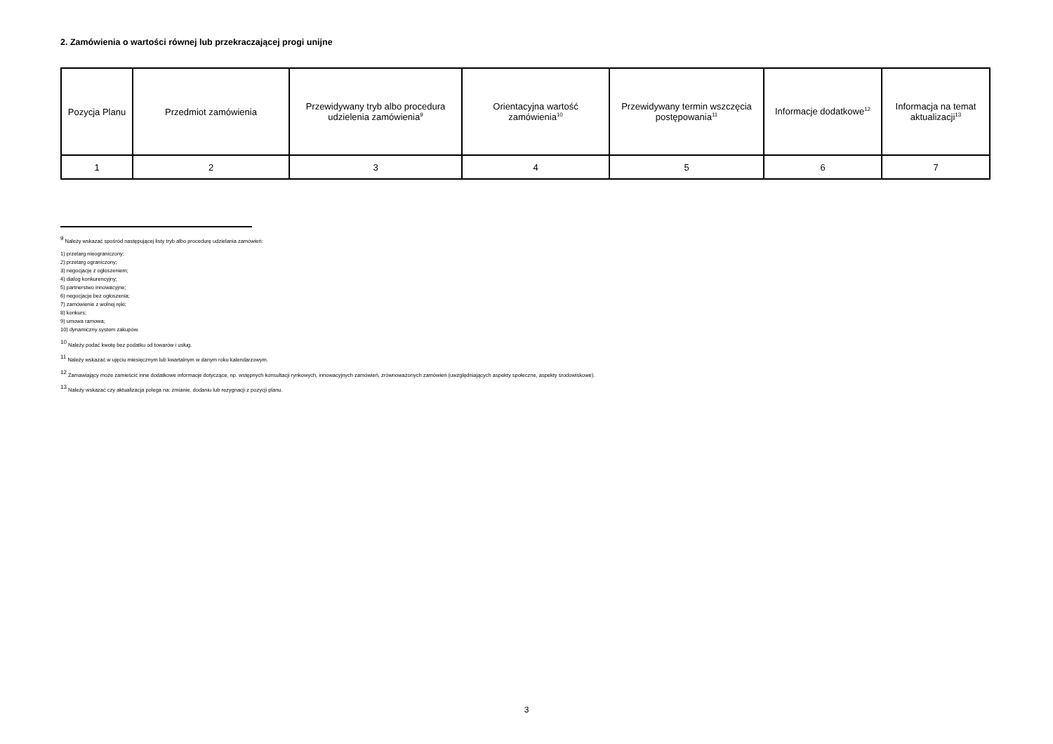2. Zamówienia o wartości równej lub przekraczającej progi unijne
| Pozycja Planu | Przedmiot zamówienia | Przewidywany tryb albo procedura udzielenia zamówienia<sup>9</sup> | Orientacyjna wartość zamówienia<sup>10</sup> | Przewidywany termin wszczęcia postępowania<sup>11</sup> | Informacje dodatkowe<sup>12</sup> | Informacja na temat aktualizacji<sup>13</sup> |
| --- | --- | --- | --- | --- | --- | --- |
| 1 | 2 | 3 | 4 | 5 | 6 | 7 |
<sup>9</sup> Należy wskazać spośród następującej listy tryb albo procedurę udzielania zamówień:
1) przetarg nieograniczony;
2) przetarg ograniczony;
3) negocjacje z ogłoszeniem;
4) dialog konkurencyjny;
5) partnerstwo innowacyjne;
6) negocjacje bez ogłoszenia;
7) zamówienie z wolnej ręki;
8) konkurs;
9) umowa ramowa;
10) dynamiczny system zakupów.
<sup>10</sup> Należy podać kwotę bez podatku od towarów i usług.
<sup>11</sup> Należy wskazać w ujęciu miesięcznym lub kwartalnym w danym roku kalendarzowym.
<sup>12</sup> Zamawiający może zamieścić inne dodatkowe informacje dotyczące, np. wstępnych konsultacji rynkowych, innowacyjnych zamówień, zrównoważonych zamówień (uwzględniających aspekty społeczne, aspekty środowiskowe).
<sup>13</sup> Należy wskazać czy aktualizacja polega na: zmianie, dodaniu lub rezygnacji z pozycji planu.
3